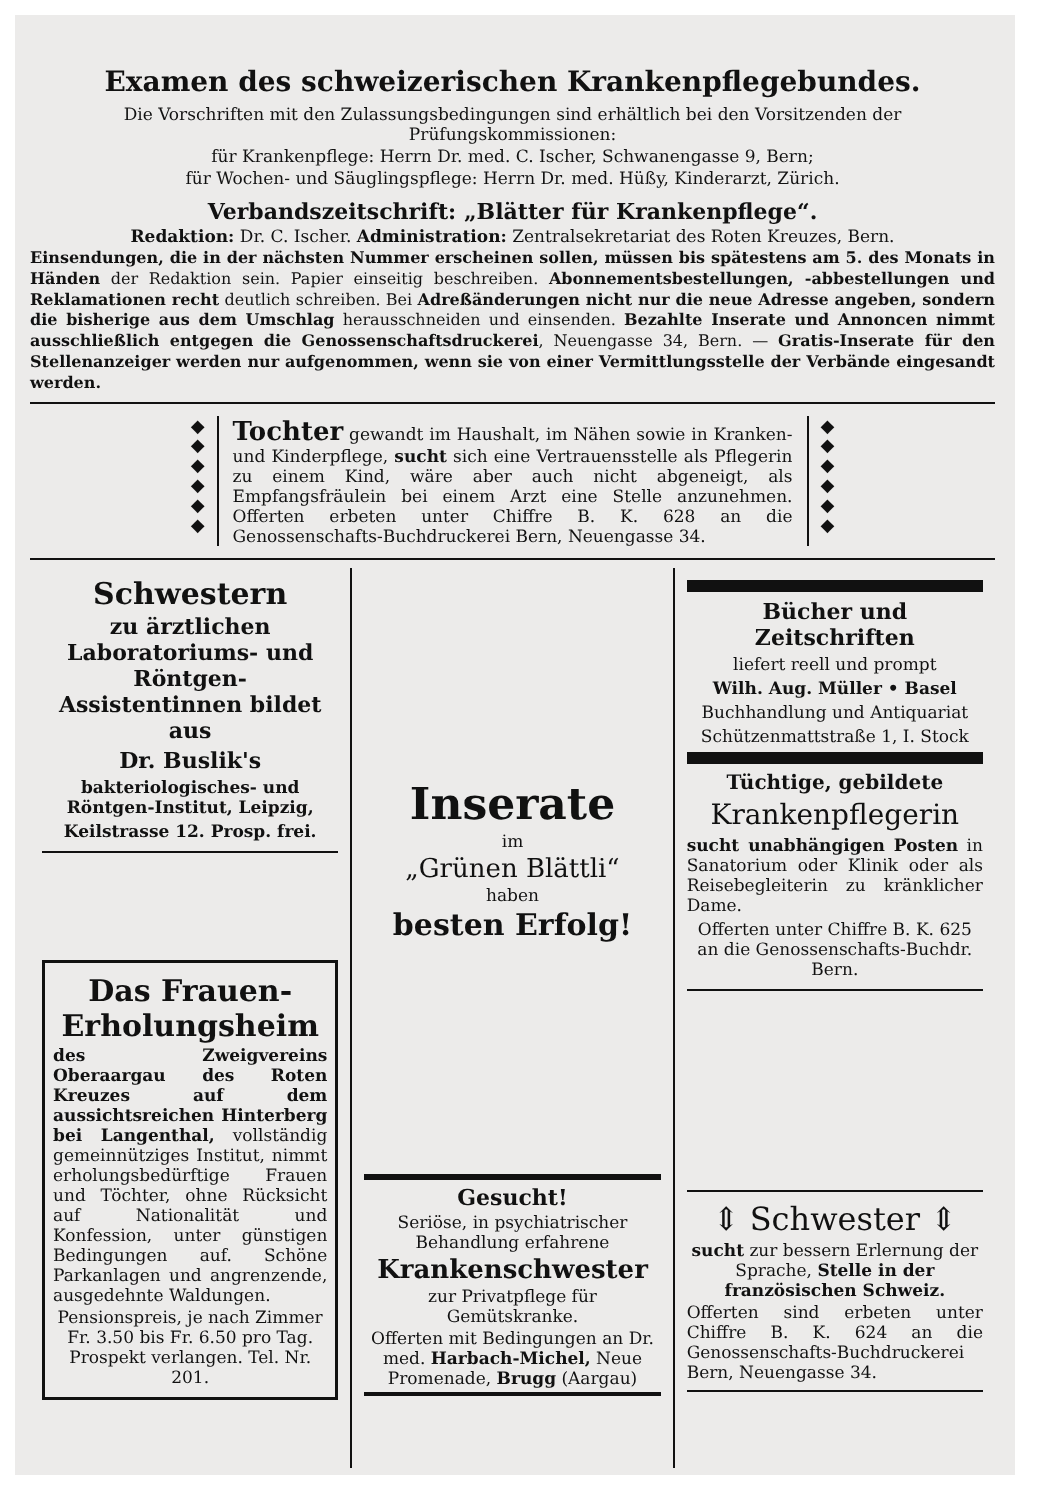Examen des schweizerischen Krankenpflegebundes.
Die Vorschriften mit den Zulassungsbedingungen sind erhältlich bei den Vorsitzenden der Prüfungskommissionen:
für Krankenpflege: Herrn Dr. med. C. Ischer, Schwanengasse 9, Bern;
für Wochen- und Säuglingspflege: Herrn Dr. med. Hüßy, Kinderarzt, Zürich.
Verbandszeitschrift: „Blätter für Krankenpflege“.
Redaktion: Dr. C. Ischer. Administration: Zentralsekretariat des Roten Kreuzes, Bern.
Einsendungen, die in der nächsten Nummer erscheinen sollen, müssen bis spätestens am 5. des Monats in Händen der Redaktion sein. Papier einseitig beschreiben. Abonnementsbestellungen, -abbestellungen und Reklamationen recht deutlich schreiben. Bei Adreßänderungen nicht nur die neue Adresse angeben, sondern die bisherige aus dem Umschlag herausschneiden und einsenden. Bezahlte Inserate und Annoncen nimmt ausschließlich entgegen die Genossenschaftsdruckerei, Neuengasse 34, Bern. — Gratis-Inserate für den Stellenanzeiger werden nur aufgenommen, wenn sie von einer Vermittlungsstelle der Verbände eingesandt werden.
◆
◆
◆
◆
◆
◆
Tochter gewandt im Haushalt, im Nähen sowie in Kranken- und Kinderpflege, sucht sich eine Vertrauensstelle als Pflegerin zu einem Kind, wäre aber auch nicht abgeneigt, als Empfangsfräulein bei einem Arzt eine Stelle anzunehmen. Offerten erbeten unter Chiffre B. K. 628 an die Genossenschafts-Buchdruckerei Bern, Neuengasse 34.
◆
◆
◆
◆
◆
◆
Schwestern
zu ärztlichen Laboratoriums- und Röntgen-Assistentinnen bildet aus
Dr. Buslik's
bakteriologisches- und Röntgen-Institut, Leipzig,
Keilstrasse 12. Prosp. frei.
Das Frauen-Erholungsheim
des Zweigvereins Oberaargau des Roten Kreuzes auf dem aussichtsreichen Hinterberg bei Langenthal, vollständig gemeinnütziges Institut, nimmt erholungsbedürftige Frauen und Töchter, ohne Rücksicht auf Nationalität und Konfession, unter günstigen Bedingungen auf. Schöne Parkanlagen und angrenzende, ausgedehnte Waldungen.
Pensionspreis, je nach Zimmer Fr. 3.50 bis Fr. 6.50 pro Tag. Prospekt verlangen. Tel. Nr. 201.
Inserate
im
„Grünen Blättli“
haben
besten Erfolg!
Gesucht!
Seriöse, in psychiatrischer Behandlung erfahrene
Krankenschwester
zur Privatpflege für Gemütskranke.
Offerten mit Bedingungen an Dr. med. Harbach-Michel, Neue Promenade, Brugg (Aargau)
Bücher und Zeitschriften
liefert reell und prompt
Wilh. Aug. Müller • Basel
Buchhandlung und Antiquariat
Schützenmattstraße 1, I. Stock
Tüchtige, gebildete
Krankenpflegerin
sucht unabhängigen Posten in Sanatorium oder Klinik oder als Reisebegleiterin zu kränklicher Dame.
Offerten unter Chiffre B. K. 625 an die Genossenschafts-Buchdr. Bern.
⇕ Schwester ⇕
sucht zur bessern Erlernung der Sprache, Stelle in der französischen Schweiz.
Offerten sind erbeten unter Chiffre B. K. 624 an die Genossenschafts-Buchdruckerei Bern, Neuengasse 34.